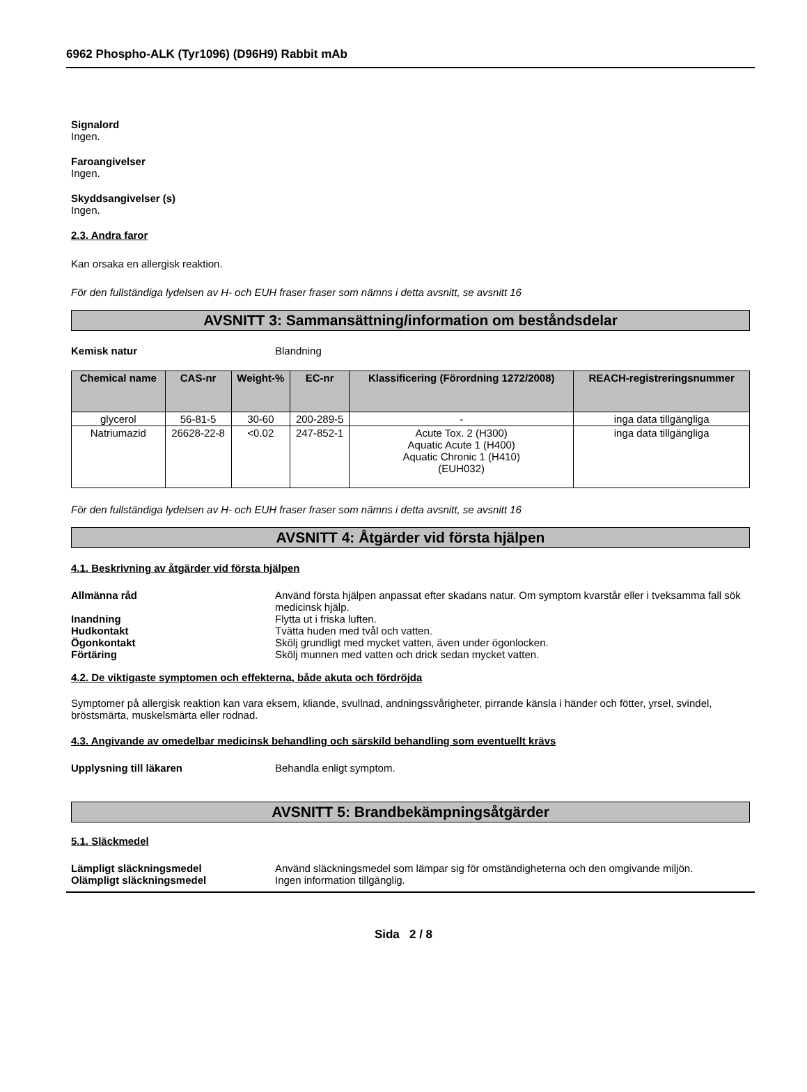6962 Phospho-ALK (Tyr1096) (D96H9) Rabbit mAb
Signalord
Ingen.
Faroangivelser
Ingen.
Skyddsangivelser (s)
Ingen.
2.3. Andra faror
Kan orsaka en allergisk reaktion.
För den fullständiga lydelsen av H- och EUH fraser fraser som nämns i detta avsnitt, se avsnitt 16
AVSNITT 3: Sammansättning/information om beståndsdelar
Kemisk natur Blandning
| Chemical name | CAS-nr | Weight-% | EC-nr | Klassificering (Förordning 1272/2008) | REACH-registreringsnummer |
| --- | --- | --- | --- | --- | --- |
| glycerol | 56-81-5 | 30-60 | 200-289-5 | - | inga data tillgängliga |
| Natriumazid | 26628-22-8 | <0.02 | 247-852-1 | Acute Tox. 2 (H300) Aquatic Acute 1 (H400) Aquatic Chronic 1 (H410) (EUH032) | inga data tillgängliga |
För den fullständiga lydelsen av H- och EUH fraser fraser som nämns i detta avsnitt, se avsnitt 16
AVSNITT 4: Åtgärder vid första hjälpen
4.1. Beskrivning av åtgärder vid första hjälpen
Allmänna råd Använd första hjälpen anpassat efter skadans natur. Om symptom kvarstår eller i tveksamma fall sök medicinsk hjälp.
Inandning Flytta ut i friska luften.
Hudkontakt Tvätta huden med tvål och vatten.
Ögonkontakt Skölj grundligt med mycket vatten, även under ögonlocken.
Förtäring Skölj munnen med vatten och drick sedan mycket vatten.
4.2. De viktigaste symptomen och effekterna, både akuta och fördröjda
Symptomer på allergisk reaktion kan vara eksem, kliande, svullnad, andningssvårigheter, pirrande känsla i händer och fötter, yrsel, svindel, bröstsmärta, muskelsmärta eller rodnad.
4.3. Angivande av omedelbar medicinsk behandling och särskild behandling som eventuellt krävs
Upplysning till läkaren Behandla enligt symptom.
AVSNITT 5: Brandbekämpningsåtgärder
5.1. Släckmedel
Lämpligt släckningsmedel Använd släckningsmedel som lämpar sig för omständigheterna och den omgivande miljön.
Olämpligt släckningsmedel Ingen information tillgänglig.
Sida 2 / 8